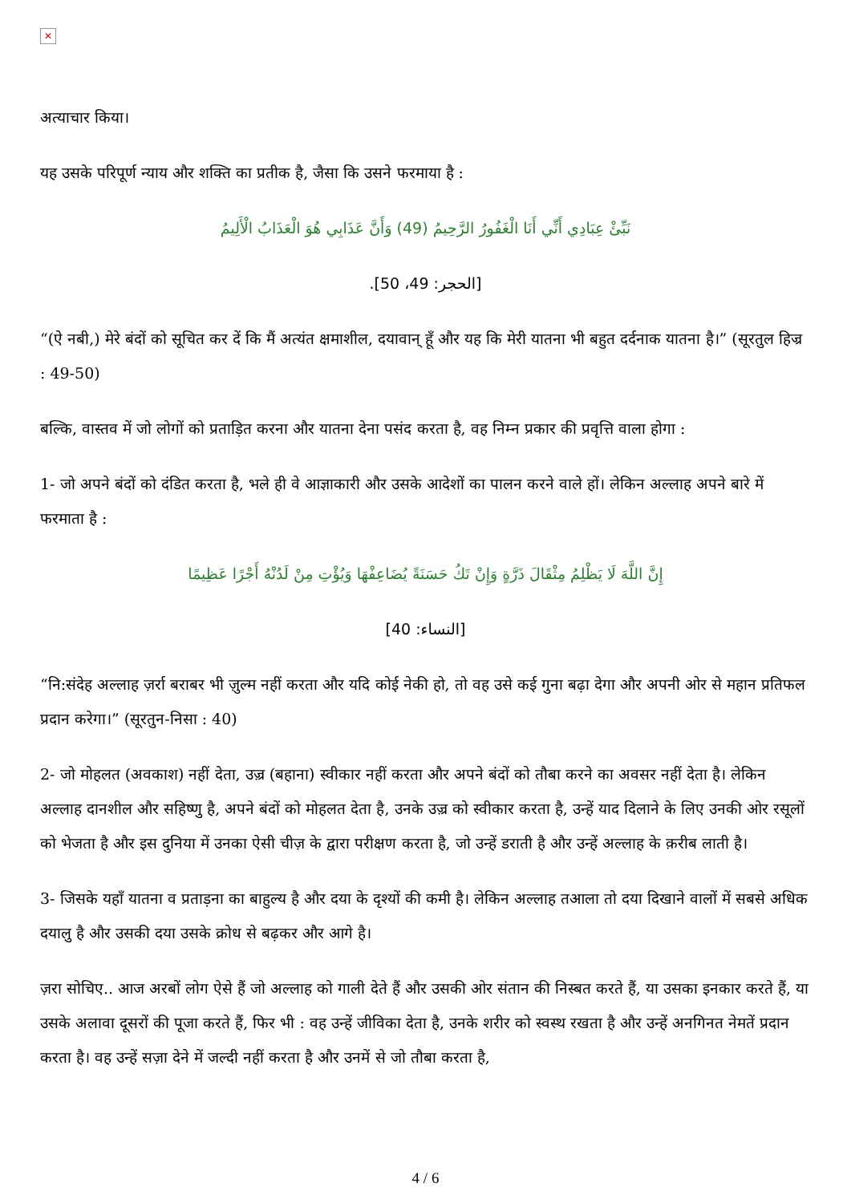✕
अत्याचार किया।
यह उसके परिपूर्ण न्याय और शक्ति का प्रतीक है, जैसा कि उसने फरमाया है :
نَبِّئْ عِبَادِي أَنِّي أَنَا الْغَفُورُ الرَّحِيمُ (49) وَأَنَّ عَذَابِي هُوَ الْعَذَابُ الْأَلِيمُ
[الحجر: 49، 50].
“(ऐ नबी,) मेरे बंदों को सूचित कर दें कि मैं अत्यंत क्षमाशील, दयावान् हूँ और यह कि मेरी यातना भी बहुत दर्दनाक यातना है।” (सूरतुल हिज्र : 49-50)
बल्कि, वास्तव में जो लोगों को प्रताड़ित करना और यातना देना पसंद करता है, वह निम्न प्रकार की प्रवृत्ति वाला होगा :
1- जो अपने बंदों को दंडित करता है, भले ही वे आज्ञाकारी और उसके आदेशों का पालन करने वाले हों। लेकिन अल्लाह अपने बारे में फरमाता है :
إِنَّ اللَّهَ لَا يَظْلِمُ مِثْقَالَ ذَرَّةٍ وَإِنْ تَكُ حَسَنَةً يُضَاعِفْهَا وَيُؤْتِ مِنْ لَدُنْهُ أَجْرًا عَظِيمًا
[النساء: 40]
“नि:संदेह अल्लाह ज़र्रा बराबर भी ज़ुल्म नहीं करता और यदि कोई नेकी हो, तो वह उसे कई गुना बढ़ा देगा और अपनी ओर से महान प्रतिफल प्रदान करेगा।” (सूरतुन-निसा : 40)
2- जो मोहलत (अवकाश) नहीं देता, उज़्र (बहाना) स्वीकार नहीं करता और अपने बंदों को तौबा करने का अवसर नहीं देता है। लेकिन अल्लाह दानशील और सहिष्णु है, अपने बंदों को मोहलत देता है, उनके उज़्र को स्वीकार करता है, उन्हें याद दिलाने के लिए उनकी ओर रसूलों को भेजता है और इस दुनिया में उनका ऐसी चीज़ के द्वारा परीक्षण करता है, जो उन्हें डराती है और उन्हें अल्लाह के क़रीब लाती है।
3- जिसके यहाँ यातना व प्रताड़ना का बाहुल्य है और दया के दृश्यों की कमी है। लेकिन अल्लाह तआला तो दया दिखाने वालों में सबसे अधिक दयालु है और उसकी दया उसके क्रोध से बढ़कर और आगे है।
ज़रा सोचिए.. आज अरबों लोग ऐसे हैं जो अल्लाह को गाली देते हैं और उसकी ओर संतान की निस्बत करते हैं, या उसका इनकार करते हैं, या उसके अलावा दूसरों की पूजा करते हैं, फिर भी : वह उन्हें जीविका देता है, उनके शरीर को स्वस्थ रखता है और उन्हें अनगिनत नेमतें प्रदान करता है। वह उन्हें सज़ा देने में जल्दी नहीं करता है और उनमें से जो तौबा करता है,
4 / 6